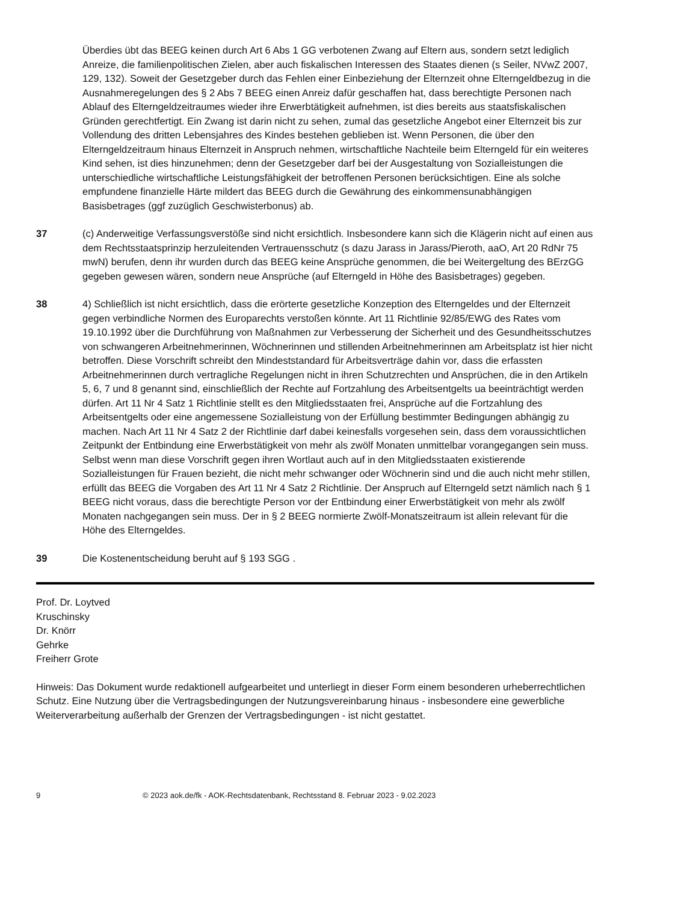Überdies übt das BEEG keinen durch Art 6 Abs 1 GG verbotenen Zwang auf Eltern aus, sondern setzt lediglich Anreize, die familienpolitischen Zielen, aber auch fiskalischen Interessen des Staates dienen (s Seiler, NVwZ 2007, 129, 132). Soweit der Gesetzgeber durch das Fehlen einer Einbeziehung der Elternzeit ohne Elterngeldbezug in die Ausnahmeregelungen des § 2 Abs 7 BEEG einen Anreiz dafür geschaffen hat, dass berechtigte Personen nach Ablauf des Elterngeldzeitraumes wieder ihre Erwerbtätigkeit aufnehmen, ist dies bereits aus staatsfiskalischen Gründen gerechtfertigt. Ein Zwang ist darin nicht zu sehen, zumal das gesetzliche Angebot einer Elternzeit bis zur Vollendung des dritten Lebensjahres des Kindes bestehen geblieben ist. Wenn Personen, die über den Elterngeldzeitraum hinaus Elternzeit in Anspruch nehmen, wirtschaftliche Nachteile beim Elterngeld für ein weiteres Kind sehen, ist dies hinzunehmen; denn der Gesetzgeber darf bei der Ausgestaltung von Sozialleistungen die unterschiedliche wirtschaftliche Leistungsfähigkeit der betroffenen Personen berücksichtigen. Eine als solche empfundene finanzielle Härte mildert das BEEG durch die Gewährung des einkommensunabhängigen Basisbetrages (ggf zuzüglich Geschwisterbonus) ab.
37 (c) Anderweitige Verfassungsverstöße sind nicht ersichtlich. Insbesondere kann sich die Klägerin nicht auf einen aus dem Rechtsstaatsprinzip herzuleitenden Vertrauensschutz (s dazu Jarass in Jarass/Pieroth, aaO, Art 20 RdNr 75 mwN) berufen, denn ihr wurden durch das BEEG keine Ansprüche genommen, die bei Weitergeltung des BErzGG gegeben gewesen wären, sondern neue Ansprüche (auf Elterngeld in Höhe des Basisbetrages) gegeben.
38 4) Schließlich ist nicht ersichtlich, dass die erörterte gesetzliche Konzeption des Elterngeldes und der Elternzeit gegen verbindliche Normen des Europarechts verstoßen könnte. Art 11 Richtlinie 92/85/EWG des Rates vom 19.10.1992 über die Durchführung von Maßnahmen zur Verbesserung der Sicherheit und des Gesundheitsschutzes von schwangeren Arbeitnehmerinnen, Wöchnerinnen und stillenden Arbeitnehmerinnen am Arbeitsplatz ist hier nicht betroffen. Diese Vorschrift schreibt den Mindeststandard für Arbeitsverträge dahin vor, dass die erfassten Arbeitnehmerinnen durch vertragliche Regelungen nicht in ihren Schutzrechten und Ansprüchen, die in den Artikeln 5, 6, 7 und 8 genannt sind, einschließlich der Rechte auf Fortzahlung des Arbeitsentgelts ua beeinträchtigt werden dürfen. Art 11 Nr 4 Satz 1 Richtlinie stellt es den Mitgliedsstaaten frei, Ansprüche auf die Fortzahlung des Arbeitsentgelts oder eine angemessene Sozialleistung von der Erfüllung bestimmter Bedingungen abhängig zu machen. Nach Art 11 Nr 4 Satz 2 der Richtlinie darf dabei keinesfalls vorgesehen sein, dass dem voraussichtlichen Zeitpunkt der Entbindung eine Erwerbstätigkeit von mehr als zwölf Monaten unmittelbar vorangegangen sein muss. Selbst wenn man diese Vorschrift gegen ihren Wortlaut auch auf in den Mitgliedsstaaten existierende Sozialleistungen für Frauen bezieht, die nicht mehr schwanger oder Wöchnerin sind und die auch nicht mehr stillen, erfüllt das BEEG die Vorgaben des Art 11 Nr 4 Satz 2 Richtlinie. Der Anspruch auf Elterngeld setzt nämlich nach § 1 BEEG nicht voraus, dass die berechtigte Person vor der Entbindung einer Erwerbstätigkeit von mehr als zwölf Monaten nachgegangen sein muss. Der in § 2 BEEG normierte Zwölf-Monatszeitraum ist allein relevant für die Höhe des Elterngeldes.
39 Die Kostenentscheidung beruht auf § 193 SGG .
Prof. Dr. Loytved
Kruschinsky
Dr. Knörr
Gehrke
Freiherr Grote
Hinweis: Das Dokument wurde redaktionell aufgearbeitet und unterliegt in dieser Form einem besonderen urheberrechtlichen Schutz. Eine Nutzung über die Vertragsbedingungen der Nutzungsvereinbarung hinaus - insbesondere eine gewerbliche Weiterverarbeitung außerhalb der Grenzen der Vertragsbedingungen - ist nicht gestattet.
9 © 2023 aok.de/fk - AOK-Rechtsdatenbank, Rechtsstand 8. Februar 2023 - 9.02.2023